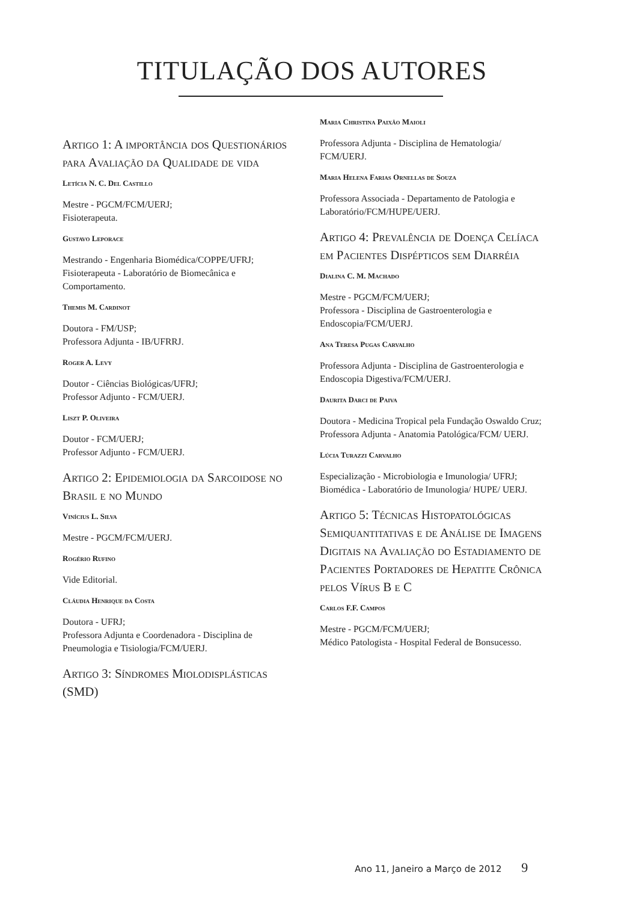TITULAÇÃO DOS AUTORES
Artigo 1: A importância dos Questionários para Avaliação da Qualidade de vida
Letícia N. C. Del Castillo
Mestre - PGCM/FCM/UERJ;
Fisioterapeuta.
Gustavo Leporace
Mestrando - Engenharia Biomédica/COPPE/UFRJ; Fisioterapeuta - Laboratório de Biomecânica e Comportamento.
Themis M. Cardinot
Doutora - FM/USP;
Professora Adjunta - IB/UFRRJ.
Roger A. Levy
Doutor - Ciências Biológicas/UFRJ;
Professor Adjunto - FCM/UERJ.
Liszt P. Oliveira
Doutor - FCM/UERJ;
Professor Adjunto - FCM/UERJ.
Artigo 2: Epidemiologia da Sarcoidose no Brasil e no Mundo
Vinícius L. Silva
Mestre - PGCM/FCM/UERJ.
Rogério Rufino
Vide Editorial.
Cláudia Henrique da Costa
Doutora - UFRJ;
Professora Adjunta e Coordenadora - Disciplina de Pneumologia e Tisiologia/FCM/UERJ.
Artigo 3: Síndromes Miolodisplásticas (SMD)
Maria Christina Paixão Maioli
Professora Adjunta - Disciplina de Hematologia/ FCM/UERJ.
Maria Helena Farias Ornellas de Souza
Professora Associada - Departamento de Patologia e Laboratório/FCM/HUPE/UERJ.
Artigo 4: Prevalência de Doença Celíaca em Pacientes Dispépticos sem Diarréia
Dialina C. M. Machado
Mestre - PGCM/FCM/UERJ;
Professora - Disciplina de Gastroenterologia e Endoscopia/FCM/UERJ.
Ana Teresa Pugas Carvalho
Professora Adjunta - Disciplina de Gastroenterologia e Endoscopia Digestiva/FCM/UERJ.
Daurita Darci de Paiva
Doutora - Medicina Tropical pela Fundação Oswaldo Cruz;
Professora Adjunta - Anatomia Patológica/FCM/ UERJ.
Lúcia Turazzi Carvalho
Especialização - Microbiologia e Imunologia/ UFRJ;
Biomédica - Laboratório de Imunologia/ HUPE/ UERJ.
Artigo 5: Técnicas Histopatológicas Semiquantitativas e de Análise de Imagens Digitais na Avaliação do Estadiamento de Pacientes Portadores de Hepatite Crônica pelos Vírus B e C
Carlos F.F. Campos
Mestre - PGCM/FCM/UERJ;
Médico Patologista - Hospital Federal de Bonsucesso.
Ano 11, Janeiro a Março de 2012 9